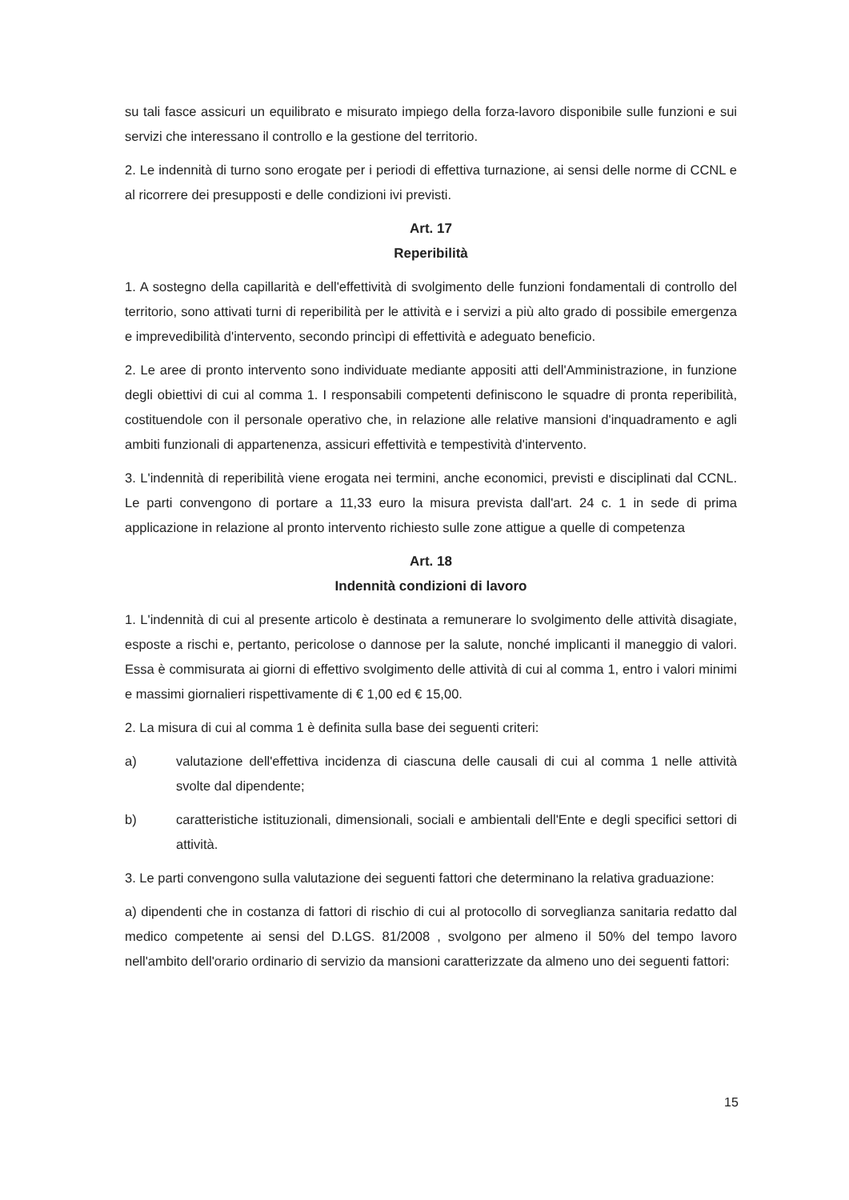su tali fasce assicuri un equilibrato e misurato impiego della forza-lavoro disponibile sulle funzioni e sui servizi che interessano il controllo e la gestione del territorio.
2. Le indennità di turno sono erogate per i periodi di effettiva turnazione, ai sensi delle norme di CCNL e al ricorrere dei presupposti e delle condizioni ivi previsti.
Art. 17
Reperibilità
1. A sostegno della capillarità e dell'effettività di svolgimento delle funzioni fondamentali di controllo del territorio, sono attivati turni di reperibilità per le attività e i servizi a più alto grado di possibile emergenza e imprevedibilità d'intervento, secondo princìpi di effettività e adeguato beneficio.
2. Le aree di pronto intervento sono individuate mediante appositi atti dell'Amministrazione, in funzione degli obiettivi di cui al comma 1. I responsabili competenti definiscono le squadre di pronta reperibilità, costituendole con il personale operativo che, in relazione alle relative mansioni d'inquadramento e agli ambiti funzionali di appartenenza, assicuri effettività e tempestività d'intervento.
3. L'indennità di reperibilità viene erogata nei termini, anche economici, previsti e disciplinati dal CCNL. Le parti convengono di portare a 11,33 euro la misura prevista dall'art. 24 c. 1 in sede di prima applicazione in relazione al pronto intervento richiesto sulle zone attigue a quelle di competenza
Art. 18
Indennità condizioni di lavoro
1. L'indennità di cui al presente articolo è destinata a remunerare lo svolgimento delle attività disagiate, esposte a rischi e, pertanto, pericolose o dannose per la salute, nonché implicanti il maneggio di valori. Essa è commisurata ai giorni di effettivo svolgimento delle attività di cui al comma 1, entro i valori minimi e massimi giornalieri rispettivamente di € 1,00 ed € 15,00.
2. La misura di cui al comma 1 è definita sulla base dei seguenti criteri:
a) valutazione dell'effettiva incidenza di ciascuna delle causali di cui al comma 1 nelle attività svolte dal dipendente;
b) caratteristiche istituzionali, dimensionali, sociali e ambientali dell'Ente e degli specifici settori di attività.
3. Le parti convengono sulla valutazione dei seguenti fattori che determinano la relativa graduazione:
a) dipendenti che in costanza di fattori di rischio di cui al protocollo di sorveglianza sanitaria redatto dal medico competente ai sensi del D.LGS. 81/2008 , svolgono per almeno il 50% del tempo lavoro nell'ambito dell'orario ordinario di servizio da mansioni caratterizzate da almeno uno dei seguenti fattori:
15